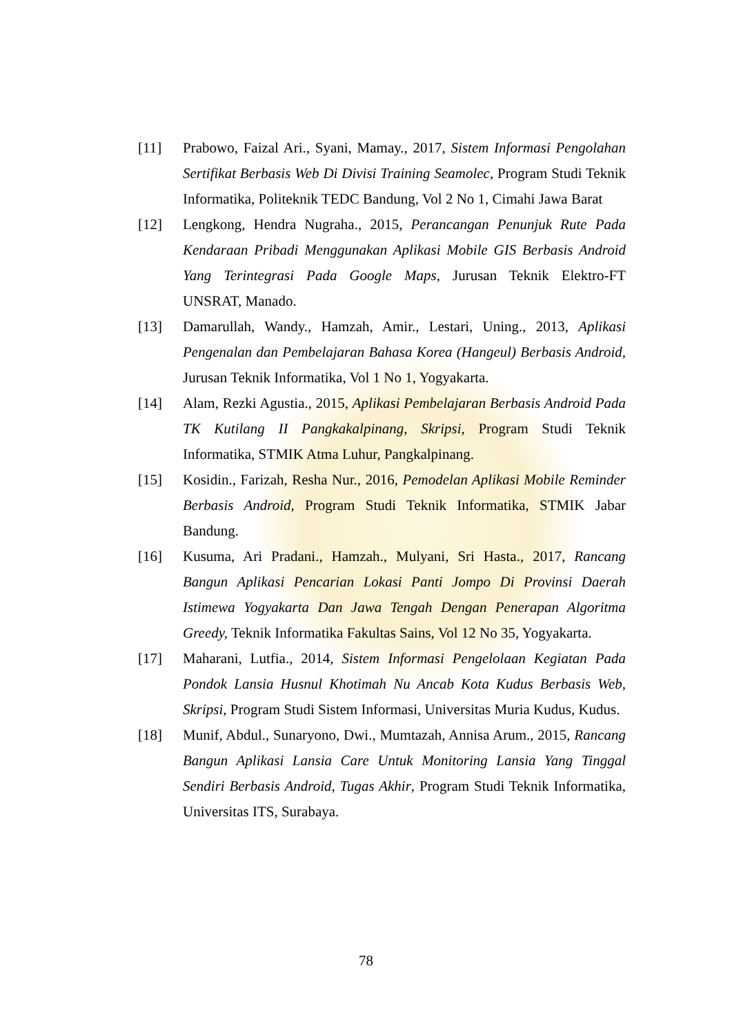[11] Prabowo, Faizal Ari., Syani, Mamay., 2017, Sistem Informasi Pengolahan Sertifikat Berbasis Web Di Divisi Training Seamolec, Program Studi Teknik Informatika, Politeknik TEDC Bandung, Vol 2 No 1, Cimahi Jawa Barat
[12] Lengkong, Hendra Nugraha., 2015, Perancangan Penunjuk Rute Pada Kendaraan Pribadi Menggunakan Aplikasi Mobile GIS Berbasis Android Yang Terintegrasi Pada Google Maps, Jurusan Teknik Elektro-FT UNSRAT, Manado.
[13] Damarullah, Wandy., Hamzah, Amir., Lestari, Uning., 2013, Aplikasi Pengenalan dan Pembelajaran Bahasa Korea (Hangeul) Berbasis Android, Jurusan Teknik Informatika, Vol 1 No 1, Yogyakarta.
[14] Alam, Rezki Agustia., 2015, Aplikasi Pembelajaran Berbasis Android Pada TK Kutilang II Pangkakalpinang, Skripsi, Program Studi Teknik Informatika, STMIK Atma Luhur, Pangkalpinang.
[15] Kosidin., Farizah, Resha Nur., 2016, Pemodelan Aplikasi Mobile Reminder Berbasis Android, Program Studi Teknik Informatika, STMIK Jabar Bandung.
[16] Kusuma, Ari Pradani., Hamzah., Mulyani, Sri Hasta., 2017, Rancang Bangun Aplikasi Pencarian Lokasi Panti Jompo Di Provinsi Daerah Istimewa Yogyakarta Dan Jawa Tengah Dengan Penerapan Algoritma Greedy, Teknik Informatika Fakultas Sains, Vol 12 No 35, Yogyakarta.
[17] Maharani, Lutfia., 2014, Sistem Informasi Pengelolaan Kegiatan Pada Pondok Lansia Husnul Khotimah Nu Ancab Kota Kudus Berbasis Web, Skripsi, Program Studi Sistem Informasi, Universitas Muria Kudus, Kudus.
[18] Munif, Abdul., Sunaryono, Dwi., Mumtazah, Annisa Arum., 2015, Rancang Bangun Aplikasi Lansia Care Untuk Monitoring Lansia Yang Tinggal Sendiri Berbasis Android, Tugas Akhir, Program Studi Teknik Informatika, Universitas ITS, Surabaya.
78